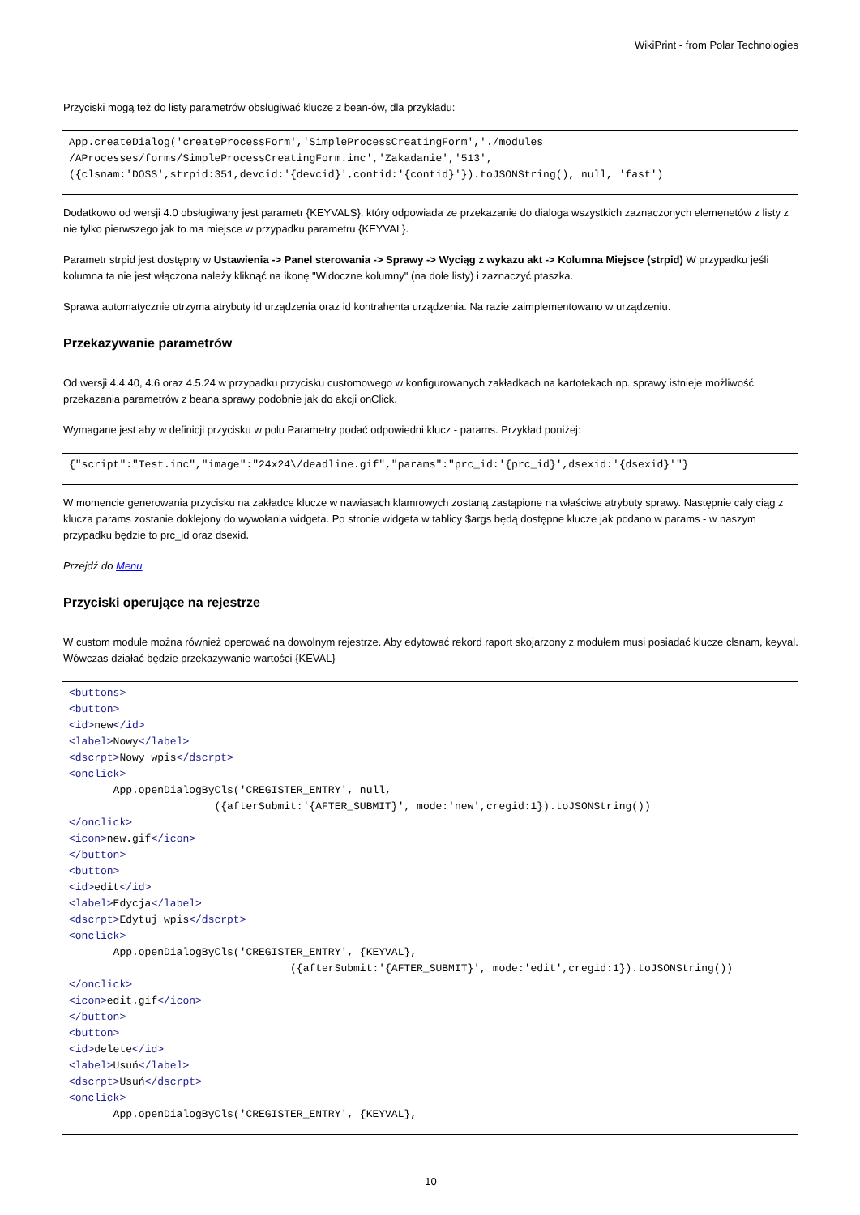WikiPrint - from Polar Technologies
Przyciski mogą też do listy parametrów obsługiwać klucze z bean-ów, dla przykładu:
App.createDialog('createProcessForm','SimpleProcessCreatingForm','./modules
/AProcesses/forms/SimpleProcessCreatingForm.inc','Zakadanie','513',
({clsnam:'DOSS',strpid:351,devcid:'{devcid}',contid:'{contid}'}).toJSONString(), null, 'fast')
Dodatkowo od wersji 4.0 obsługiwany jest parametr {KEYVALS}, który odpowiada ze przekazanie do dialoga wszystkich zaznaczonych elemenetów z listy z nie tylko pierwszego jak to ma miejsce w przypadku parametru {KEYVAL}.
Parametr strpid jest dostępny w Ustawienia -> Panel sterowania -> Sprawy -> Wyciąg z wykazu akt -> Kolumna Miejsce (strpid) W przypadku jeśli kolumna ta nie jest włączona należy kliknąć na ikonę "Widoczne kolumny" (na dole listy) i zaznaczyć ptaszka.
Sprawa automatycznie otrzyma atrybuty id urządzenia oraz id kontrahenta urządzenia. Na razie zaimplementowano w urządzeniu.
Przekazywanie parametrów
Od wersji 4.4.40, 4.6 oraz 4.5.24 w przypadku przycisku customowego w konfigurowanych zakładkach na kartotekach np. sprawy istnieje możliwość przekazania parametrów z beana sprawy podobnie jak do akcji onClick.
Wymagane jest aby w definicji przycisku w polu Parametry podać odpowiedni klucz - params. Przykład poniżej:
{"script":"Test.inc","image":"24x24\/deadline.gif","params":"prc_id:'{prc_id}',dsexid:'{dsexid}'"}
W momencie generowania przycisku na zakładce klucze w nawiasach klamrowych zostaną zastąpione na właściwe atrybuty sprawy. Następnie cały ciąg z klucza params zostanie doklejony do wywołania widgeta. Po stronie widgeta w tablicy $args będą dostępne klucze jak podano w params - w naszym przypadku będzie to prc_id oraz dsexid.
Przejdź do Menu
Przyciski operujące na rejestrze
W custom module można również operować na dowolnym rejestrze. Aby edytować rekord raport skojarzony z modułem musi posiadać klucze clsnam, keyval. Wówczas działać będzie przekazywanie wartości {KEVAL}
<buttons>
<button>
<id>new</id>
<label>Nowy</label>
<dscrpt>Nowy wpis</dscrpt>
<onclick>
       App.openDialogByCls('CREGISTER_ENTRY', null,
                       ({afterSubmit:'{AFTER_SUBMIT}', mode:'new',cregid:1}).toJSONString())
</onclick>
<icon>new.gif</icon>
</button>
<button>
<id>edit</id>
<label>Edycja</label>
<dscrpt>Edytuj wpis</dscrpt>
<onclick>
       App.openDialogByCls('CREGISTER_ENTRY', {KEYVAL},
                                   ({afterSubmit:'{AFTER_SUBMIT}', mode:'edit',cregid:1}).toJSONString())
</onclick>
<icon>edit.gif</icon>
</button>
<button>
<id>delete</id>
<label>Usuń</label>
<dscrpt>Usuń</dscrpt>
<onclick>
       App.openDialogByCls('CREGISTER_ENTRY', {KEYVAL},
10